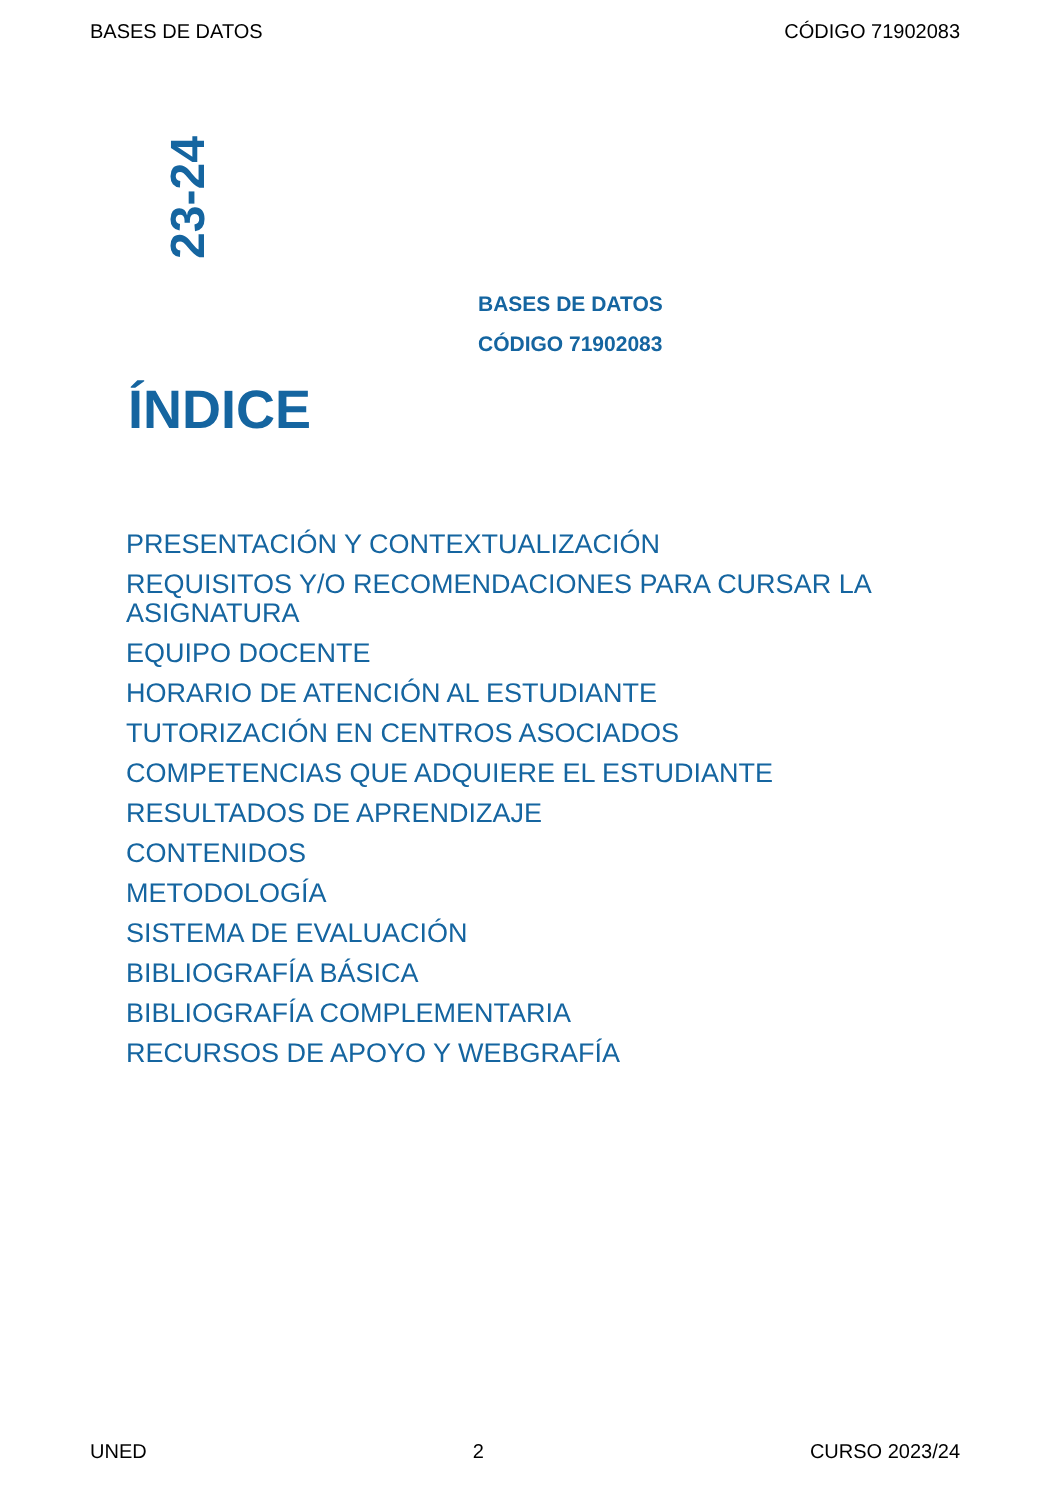BASES DE DATOS CÓDIGO 71902083
23-24
BASES DE DATOS
CÓDIGO 71902083
ÍNDICE
PRESENTACIÓN Y CONTEXTUALIZACIÓN
REQUISITOS Y/O RECOMENDACIONES PARA CURSAR LA ASIGNATURA
EQUIPO DOCENTE
HORARIO DE ATENCIÓN AL ESTUDIANTE
TUTORIZACIÓN EN CENTROS ASOCIADOS
COMPETENCIAS QUE ADQUIERE EL ESTUDIANTE
RESULTADOS DE APRENDIZAJE
CONTENIDOS
METODOLOGÍA
SISTEMA DE EVALUACIÓN
BIBLIOGRAFÍA BÁSICA
BIBLIOGRAFÍA COMPLEMENTARIA
RECURSOS DE APOYO Y WEBGRAFÍA
UNED 2 CURSO 2023/24